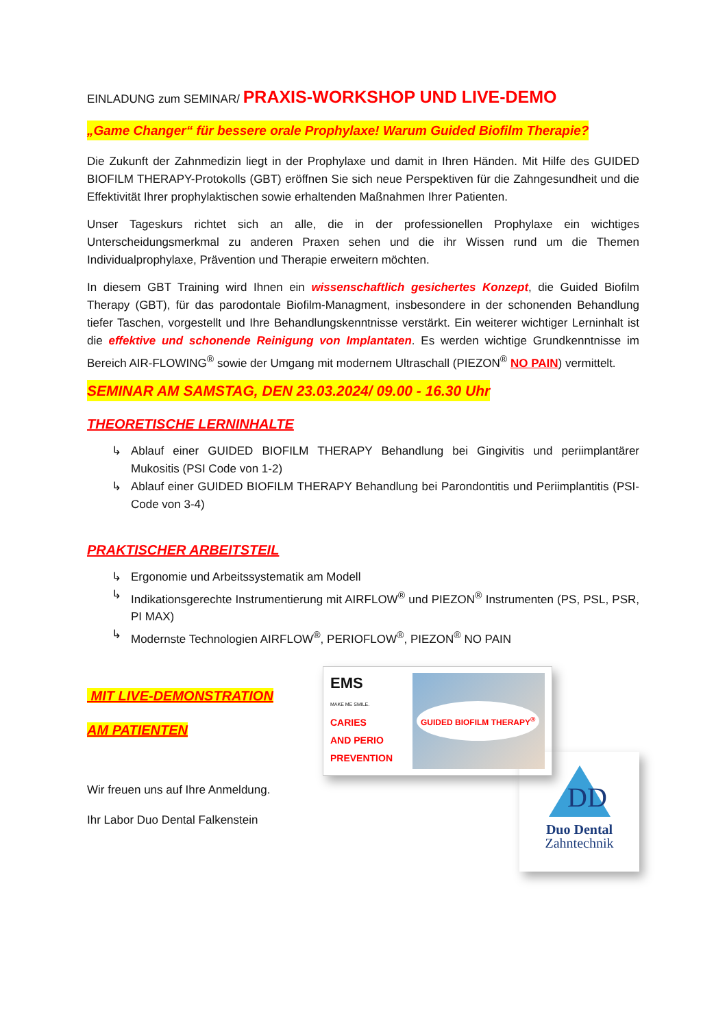EINLADUNG zum SEMINAR/ PRAXIS-WORKSHOP UND LIVE-DEMO
„Game Changer“ für bessere orale Prophylaxe! Warum Guided Biofilm Therapie?
Die Zukunft der Zahnmedizin liegt in der Prophylaxe und damit in Ihren Händen. Mit Hilfe des GUIDED BIOFILM THERAPY-Protokolls (GBT) eröffnen Sie sich neue Perspektiven für die Zahngesundheit und die Effektivität Ihrer prophylaktischen sowie erhaltenden Maßnahmen Ihrer Patienten.
Unser Tageskurs richtet sich an alle, die in der professionellen Prophylaxe ein wichtiges Unterscheidungsmerkmal zu anderen Praxen sehen und die ihr Wissen rund um die Themen Individualprophylaxe, Prävention und Therapie erweitern möchten.
In diesem GBT Training wird Ihnen ein wissenschaftlich gesichertes Konzept, die Guided Biofilm Therapy (GBT), für das parodontale Biofilm-Managment, insbesondere in der schonenden Behandlung tiefer Taschen, vorgestellt und Ihre Behandlungskenntnisse verstärkt. Ein weiterer wichtiger Lerninhalt ist die effektive und schonende Reinigung von Implantaten. Es werden wichtige Grundkenntnisse im Bereich AIR-FLOWING<sup>®</sup> sowie der Umgang mit modernem Ultraschall (PIEZON<sup>®</sup> NO PAIN) vermittelt.
SEMINAR AM SAMSTAG, DEN 23.03.2024/ 09.00 - 16.30 Uhr
THEORETISCHE LERNINHALTE
↳ Ablauf einer GUIDED BIOFILM THERAPY Behandlung bei Gingivitis und periimplantärer Mukositis (PSI Code von 1-2)
↳ Ablauf einer GUIDED BIOFILM THERAPY Behandlung bei Parondontitis und Periimplantitis (PSI-Code von 3-4)
PRAKTISCHER ARBEITSTEIL
↳ Ergonomie und Arbeitssystematik am Modell
↳ Indikationsgerechte Instrumentierung mit AIRFLOW<sup>®</sup> und PIEZON<sup>®</sup> Instrumenten (PS, PSL, PSR, PI MAX)
↳ Modernste Technologien AIRFLOW<sup>®</sup>, PERIOFLOW<sup>®</sup>, PIEZON<sup>®</sup> NO PAIN
MIT LIVE-DEMONSTRATION
AM PATIENTEN
Wir freuen uns auf Ihre Anmeldung.
Ihr Labor Duo Dental Falkenstein
EMS
MAKE ME SMILE.
CARIES
AND PERIO
PREVENTION
GUIDED BIOFILM THERAPY<sup>®</sup>
DD
Duo Dental
Zahntechnik